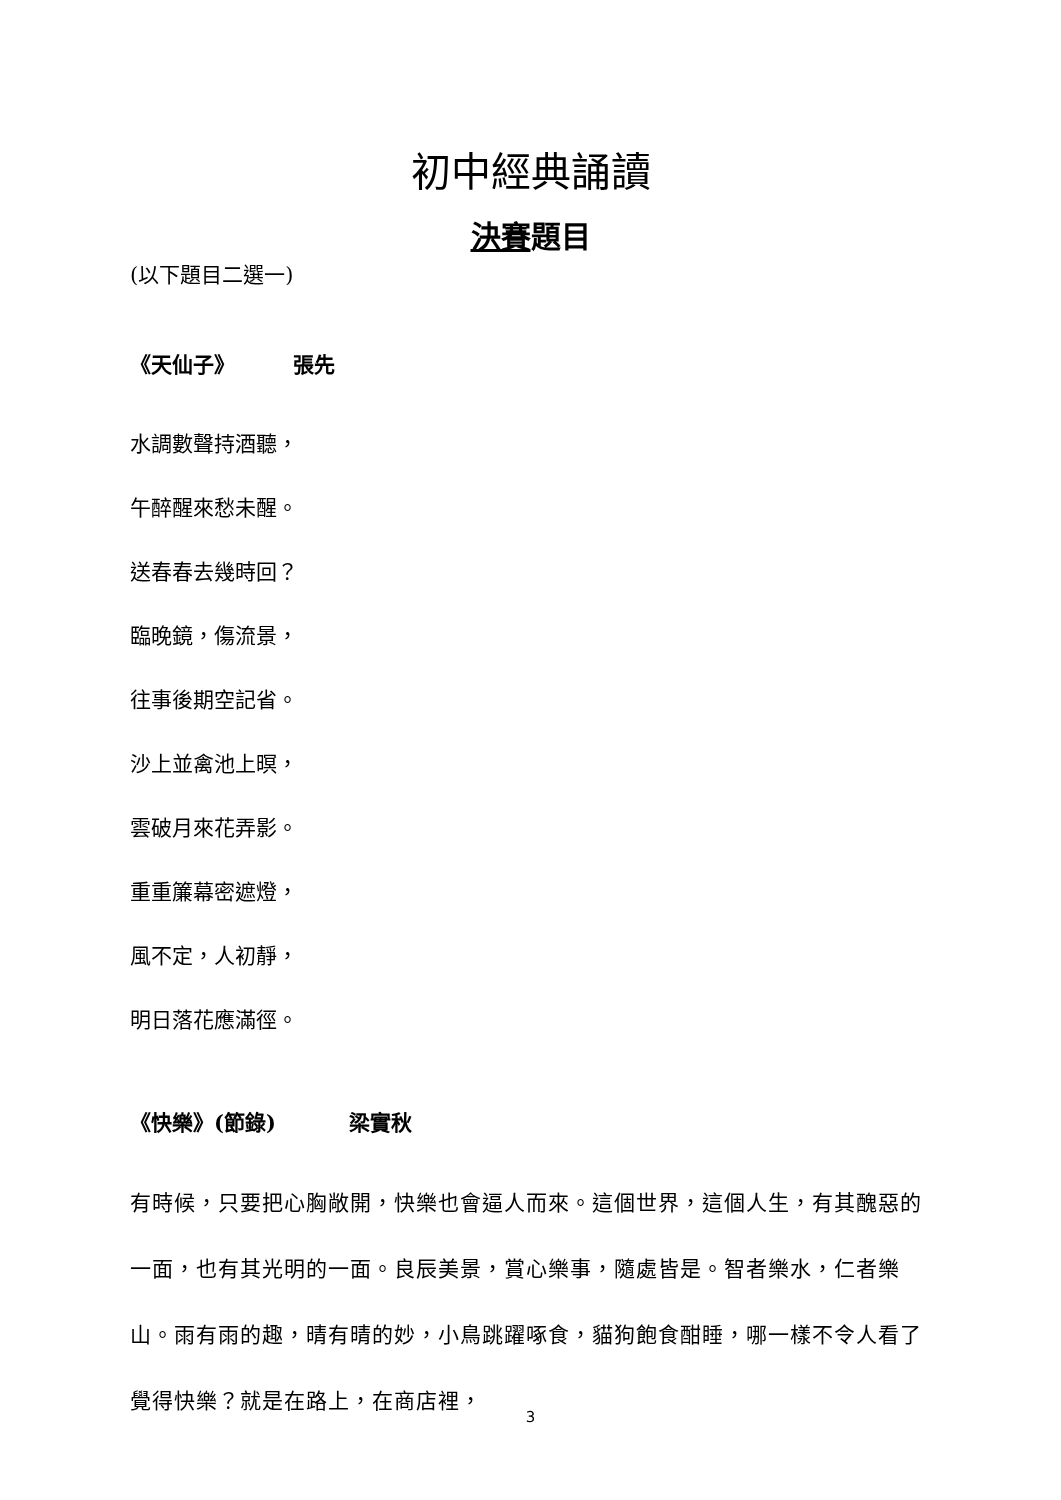初中經典誦讀
決賽題目
(以下題目二選一)
《天仙子》 張先
水調數聲持酒聽，
午醉醒來愁未醒。
送春春去幾時回？
臨晚鏡，傷流景，
往事後期空記省。
沙上並禽池上暝，
雲破月來花弄影。
重重簾幕密遮燈，
風不定，人初靜，
明日落花應滿徑。
《快樂》(節錄) 梁實秋
有時候，只要把心胸敞開，快樂也會逼人而來。這個世界，這個人生，有其醜惡的一面，也有其光明的一面。良辰美景，賞心樂事，隨處皆是。智者樂水，仁者樂山。雨有雨的趣，晴有晴的妙，小鳥跳躍啄食，貓狗飽食酣睡，哪一樣不令人看了覺得快樂？就是在路上，在商店裡，
3